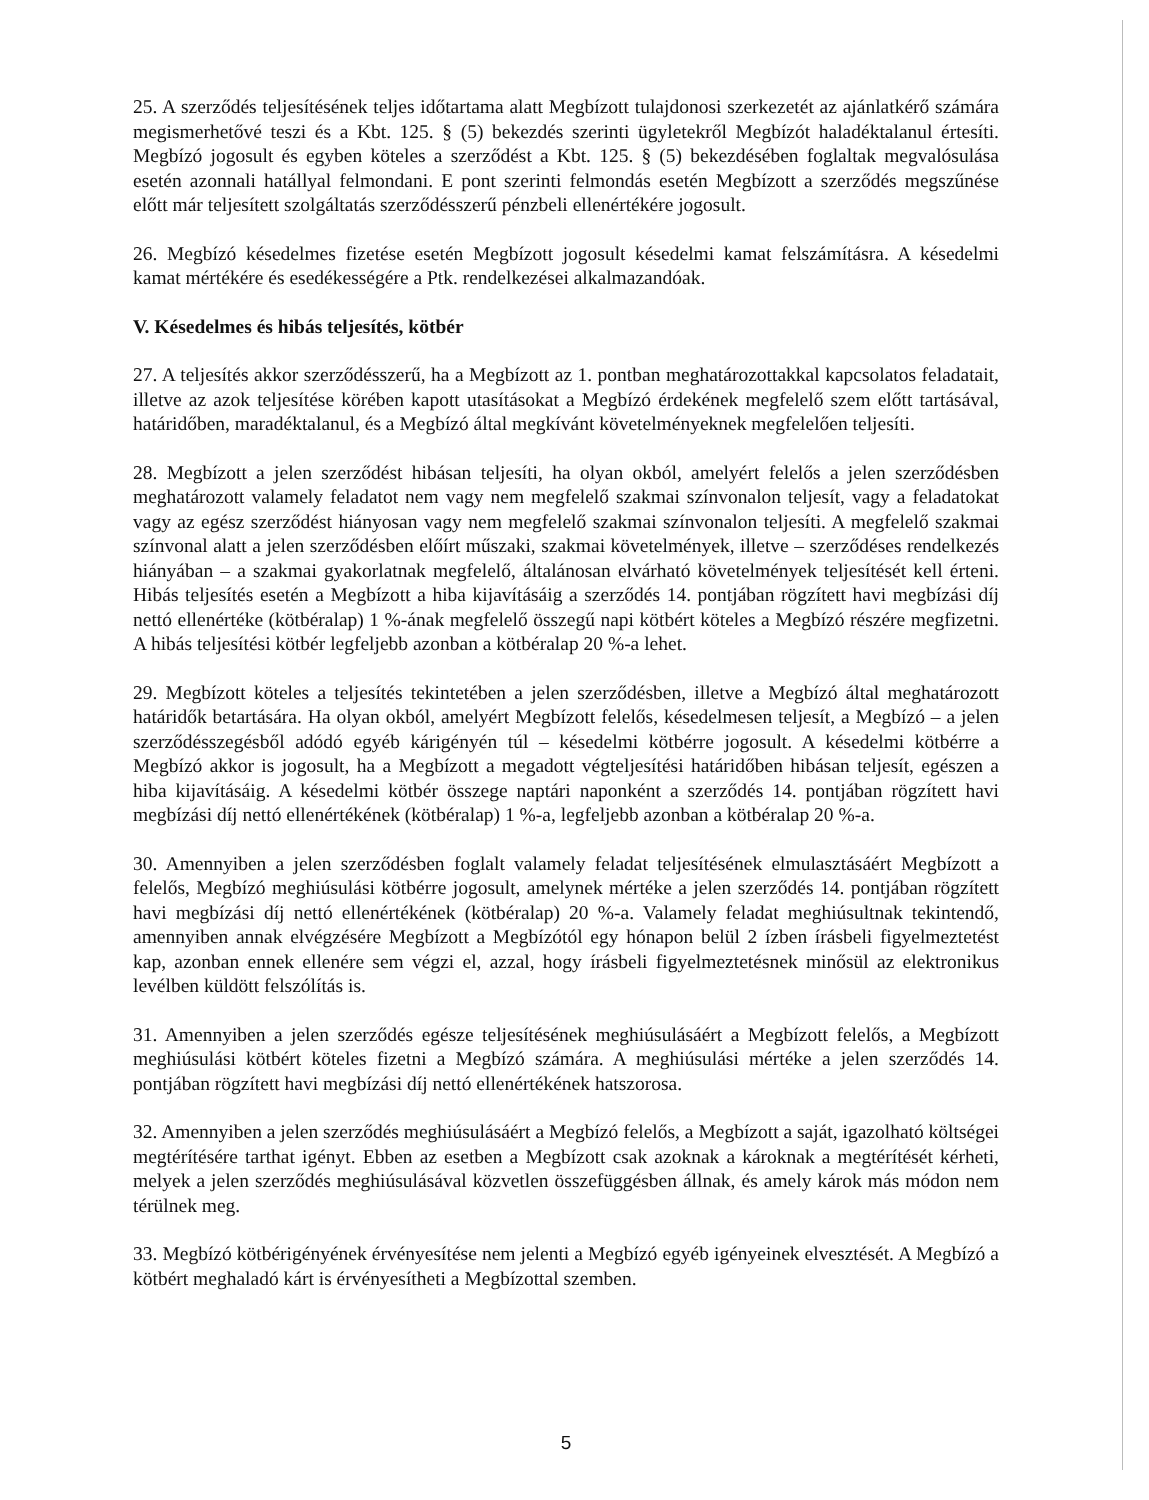25. A szerződés teljesítésének teljes időtartama alatt Megbízott tulajdonosi szerkezetét az ajánlatkérő számára megismerhetővé teszi és a Kbt. 125. § (5) bekezdés szerinti ügyletekről Megbízót haladéktalanul értesíti. Megbízó jogosult és egyben köteles a szerződést a Kbt. 125. § (5) bekezdésében foglaltak megvalósulása esetén azonnali hatállyal felmondani. E pont szerinti felmondás esetén Megbízott a szerződés megszűnése előtt már teljesített szolgáltatás szerződésszerű pénzbeli ellenértékére jogosult.
26. Megbízó késedelmes fizetése esetén Megbízott jogosult késedelmi kamat felszámításra. A késedelmi kamat mértékére és esedékességére a Ptk. rendelkezései alkalmazandóak.
V. Késedelmes és hibás teljesítés, kötbér
27. A teljesítés akkor szerződésszerű, ha a Megbízott az 1. pontban meghatározottakkal kapcsolatos feladatait, illetve az azok teljesítése körében kapott utasításokat a Megbízó érdekének megfelelő szem előtt tartásával, határidőben, maradéktalanul, és a Megbízó által megkívánt követelményeknek megfelelően teljesíti.
28. Megbízott a jelen szerződést hibásan teljesíti, ha olyan okból, amelyért felelős a jelen szerződésben meghatározott valamely feladatot nem vagy nem megfelelő szakmai színvonalon teljesít, vagy a feladatokat vagy az egész szerződést hiányosan vagy nem megfelelő szakmai színvonalon teljesíti. A megfelelő szakmai színvonal alatt a jelen szerződésben előírt műszaki, szakmai követelmények, illetve – szerződéses rendelkezés hiányában – a szakmai gyakorlatnak megfelelő, általánosan elvárható követelmények teljesítését kell érteni. Hibás teljesítés esetén a Megbízott a hiba kijavításáig a szerződés 14. pontjában rögzített havi megbízási díj nettó ellenértéke (kötbéralap) 1 %-ának megfelelő összegű napi kötbért köteles a Megbízó részére megfizetni. A hibás teljesítési kötbér legfeljebb azonban a kötbéralap 20 %-a lehet.
29. Megbízott köteles a teljesítés tekintetében a jelen szerződésben, illetve a Megbízó által meghatározott határidők betartására. Ha olyan okból, amelyért Megbízott felelős, késedelmesen teljesít, a Megbízó – a jelen szerződésszegésből adódó egyéb kárigényén túl – késedelmi kötbérre jogosult. A késedelmi kötbérre a Megbízó akkor is jogosult, ha a Megbízott a megadott végteljesítési határidőben hibásan teljesít, egészen a hiba kijavításáig. A késedelmi kötbér összege naptári naponként a szerződés 14. pontjában rögzített havi megbízási díj nettó ellenértékének (kötbéralap) 1 %-a, legfeljebb azonban a kötbéralap 20 %-a.
30. Amennyiben a jelen szerződésben foglalt valamely feladat teljesítésének elmulasztásáért Megbízott a felelős, Megbízó meghiúsulási kötbérre jogosult, amelynek mértéke a jelen szerződés 14. pontjában rögzített havi megbízási díj nettó ellenértékének (kötbéralap) 20 %-a. Valamely feladat meghiúsultnak tekintendő, amennyiben annak elvégzésére Megbízott a Megbízótól egy hónapon belül 2 ízben írásbeli figyelmeztetést kap, azonban ennek ellenére sem végzi el, azzal, hogy írásbeli figyelmeztetésnek minősül az elektronikus levélben küldött felszólítás is.
31. Amennyiben a jelen szerződés egésze teljesítésének meghiúsulásáért a Megbízott felelős, a Megbízott meghiúsulási kötbért köteles fizetni a Megbízó számára. A meghiúsulási mértéke a jelen szerződés 14. pontjában rögzített havi megbízási díj nettó ellenértékének hatszorosa.
32. Amennyiben a jelen szerződés meghiúsulásáért a Megbízó felelős, a Megbízott a saját, igazolható költségei megtérítésére tarthat igényt. Ebben az esetben a Megbízott csak azoknak a károknak a megtérítését kérheti, melyek a jelen szerződés meghiúsulásával közvetlen összefüggésben állnak, és amely károk más módon nem térülnek meg.
33. Megbízó kötbérigényének érvényesítése nem jelenti a Megbízó egyéb igényeinek elvesztését. A Megbízó a kötbért meghaladó kárt is érvényesítheti a Megbízottal szemben.
5